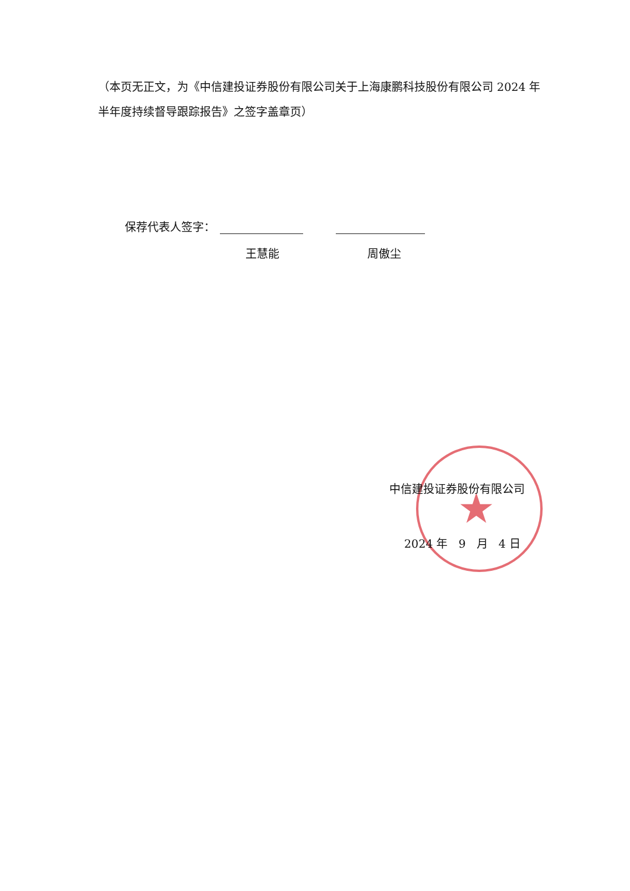★
（本页无正文，为《中信建投证券股份有限公司关于上海康鹏科技股份有限公司 2024 年半年度持续督导跟踪报告》之签字盖章页）
保荐代表人签字：
王慧能 周傲尘
中信建投证券股份有限公司
2024 年 9 月 4 日